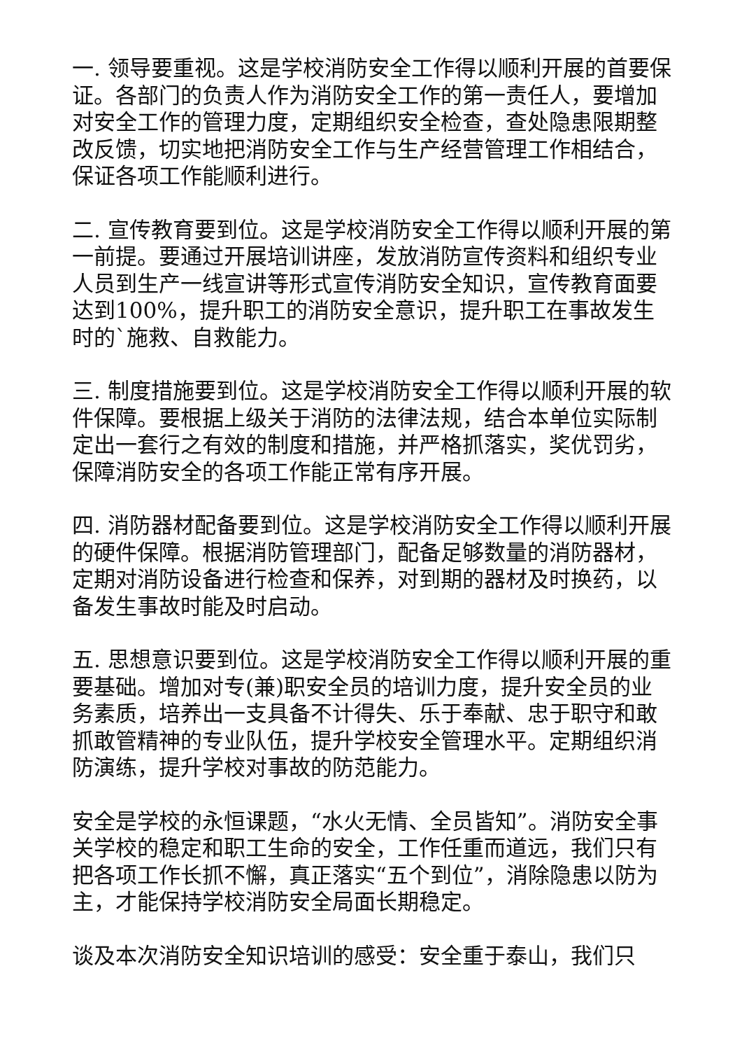一. 领导要重视。这是学校消防安全工作得以顺利开展的首要保证。各部门的负责人作为消防安全工作的第一责任人，要增加对安全工作的管理力度，定期组织安全检查，查处隐患限期整改反馈，切实地把消防安全工作与生产经营管理工作相结合，保证各项工作能顺利进行。
二. 宣传教育要到位。这是学校消防安全工作得以顺利开展的第一前提。要通过开展培训讲座，发放消防宣传资料和组织专业人员到生产一线宣讲等形式宣传消防安全知识，宣传教育面要达到100%，提升职工的消防安全意识，提升职工在事故发生时的`施救、自救能力。
三. 制度措施要到位。这是学校消防安全工作得以顺利开展的软件保障。要根据上级关于消防的法律法规，结合本单位实际制定出一套行之有效的制度和措施，并严格抓落实，奖优罚劣，保障消防安全的各项工作能正常有序开展。
四. 消防器材配备要到位。这是学校消防安全工作得以顺利开展的硬件保障。根据消防管理部门，配备足够数量的消防器材，定期对消防设备进行检查和保养，对到期的器材及时换药，以备发生事故时能及时启动。
五. 思想意识要到位。这是学校消防安全工作得以顺利开展的重要基础。增加对专(兼)职安全员的培训力度，提升安全员的业务素质，培养出一支具备不计得失、乐于奉献、忠于职守和敢抓敢管精神的专业队伍，提升学校安全管理水平。定期组织消防演练，提升学校对事故的防范能力。
安全是学校的永恒课题，“水火无情、全员皆知”。消防安全事关学校的稳定和职工生命的安全，工作任重而道远，我们只有把各项工作长抓不懈，真正落实“五个到位”，消除隐患以防为主，才能保持学校消防安全局面长期稳定。
谈及本次消防安全知识培训的感受：安全重于泰山，我们只